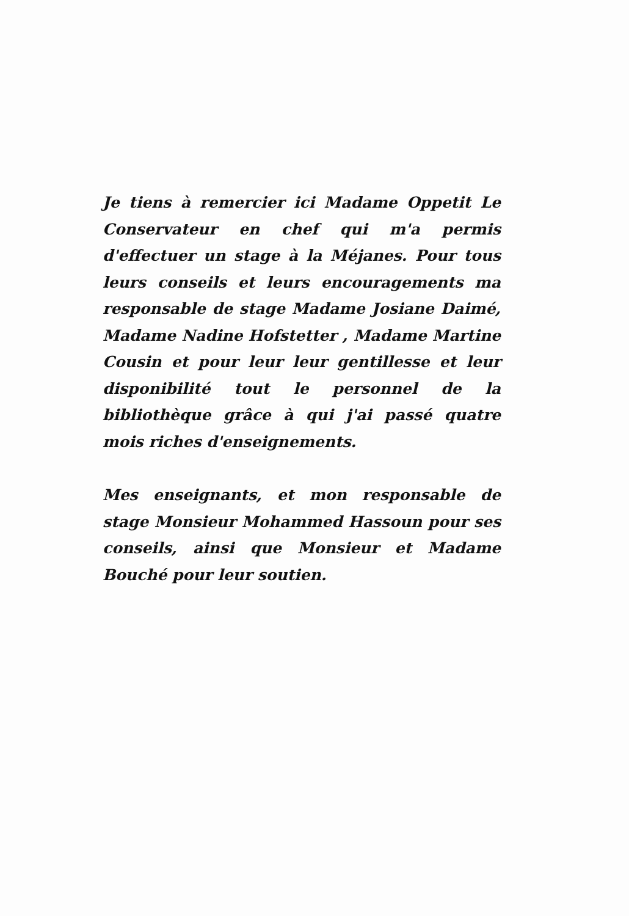Je tiens à remercier ici Madame Oppetit Le Conservateur en chef qui m'a permis d'effectuer un stage à la Méjanes. Pour tous leurs conseils et leurs encouragements ma responsable de stage Madame Josiane Daimé, Madame Nadine Hofstetter , Madame Martine Cousin et pour leur leur gentillesse et leur disponibilité tout le personnel de la bibliothèque grâce à qui j'ai passé quatre mois riches d'enseignements.
Mes enseignants, et mon responsable de stage Monsieur Mohammed Hassoun pour ses conseils, ainsi que Monsieur et Madame Bouché pour leur soutien.